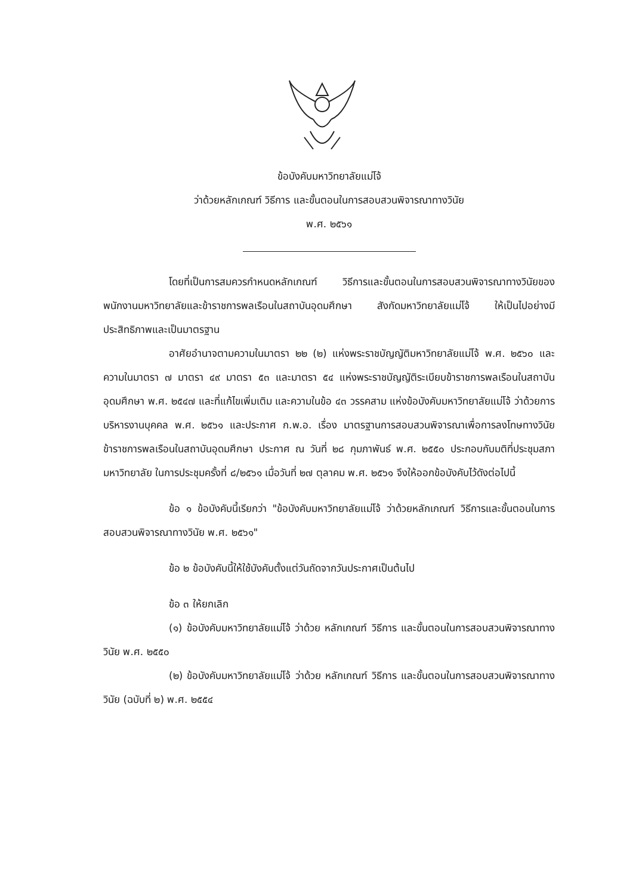ข้อบังคับมหาวิทยาลัยแม่โจ้
ว่าด้วยหลักเกณฑ์ วิธีการ และขั้นตอนในการสอบสวนพิจารณาทางวินัย
พ.ศ. ๒๕๖๑
โดยที่เป็นการสมควรกำหนดหลักเกณฑ์ วิธีการและขั้นตอนในการสอบสวนพิจารณาทางวินัยของพนักงานมหาวิทยาลัยและข้าราชการพลเรือนในสถาบันอุดมศึกษา สังกัดมหาวิทยาลัยแม่โจ้ ให้เป็นไปอย่างมีประสิทธิภาพและเป็นมาตรฐาน
อาศัยอำนาจตามความในมาตรา ๒๒ (๒) แห่งพระราชบัญญัติมหาวิทยาลัยแม่โจ้ พ.ศ. ๒๕๖๐ และความในมาตรา ๗ มาตรา ๔๙ มาตรา ๕๓ และมาตรา ๕๔ แห่งพระราชบัญญัติระเบียบข้าราชการพลเรือนในสถาบันอุดมศึกษา พ.ศ. ๒๕๔๗ และที่แก้ไขเพิ่มเติม และความในข้อ ๔๓ วรรคสาม แห่งข้อบังคับมหาวิทยาลัยแม่โจ้ ว่าด้วยการบริหารงานบุคคล พ.ศ. ๒๕๖๑ และประกาศ ก.พ.อ. เรื่อง มาตรฐานการสอบสวนพิจารณาเพื่อการลงโทษทางวินัยข้าราชการพลเรือนในสถาบันอุดมศึกษา ประกาศ ณ วันที่ ๒๘ กุมภาพันธ์ พ.ศ. ๒๕๕๐ ประกอบกับมติที่ประชุมสภามหาวิทยาลัย ในการประชุมครั้งที่ ๘/๒๕๖๑ เมื่อวันที่ ๒๗ ตุลาคม พ.ศ. ๒๕๖๑ จึงให้ออกข้อบังคับไว้ดังต่อไปนี้
ข้อ ๑ ข้อบังคับนี้เรียกว่า "ข้อบังคับมหาวิทยาลัยแม่โจ้ ว่าด้วยหลักเกณฑ์ วิธีการและขั้นตอนในการสอบสวนพิจารณาทางวินัย พ.ศ. ๒๕๖๑"
ข้อ ๒ ข้อบังคับนี้ให้ใช้บังคับตั้งแต่วันถัดจากวันประกาศเป็นต้นไป
ข้อ ๓ ให้ยกเลิก
(๑) ข้อบังคับมหาวิทยาลัยแม่โจ้ ว่าด้วย หลักเกณฑ์ วิธีการ และขั้นตอนในการสอบสวนพิจารณาทางวินัย พ.ศ. ๒๕๕๐
(๒) ข้อบังคับมหาวิทยาลัยแม่โจ้ ว่าด้วย หลักเกณฑ์ วิธีการ และขั้นตอนในการสอบสวนพิจารณาทางวินัย (ฉบับที่ ๒) พ.ศ. ๒๕๕๔